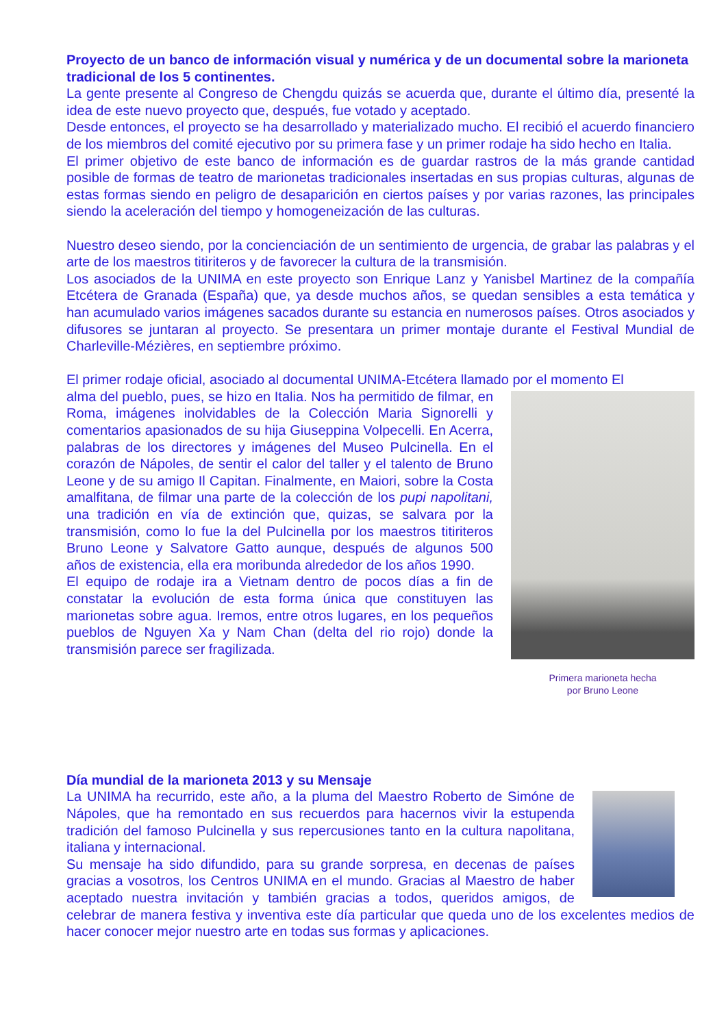Proyecto de un banco de información visual y numérica y de un documental sobre la marioneta tradicional de los 5 continentes.
La gente presente al Congreso de Chengdu quizás se acuerda que, durante el último día, presenté la idea de este nuevo proyecto que, después, fue votado y aceptado.
Desde entonces, el proyecto se ha desarrollado y materializado mucho. El recibió el acuerdo financiero de los miembros del comité ejecutivo por su primera fase y un primer rodaje ha sido hecho en Italia.
El primer objetivo de este banco de información es de guardar rastros de la más grande cantidad posible de formas de teatro de marionetas tradicionales insertadas en sus propias culturas, algunas de estas formas siendo en peligro de desaparición en ciertos países y por varias razones, las principales siendo la aceleración del tiempo y homogeneización de las culturas.
Nuestro deseo siendo, por la concienciación de un sentimiento de urgencia, de grabar las palabras y el arte de los maestros titiriteros y de favorecer la cultura de la transmisión.
Los asociados de la UNIMA en este proyecto son Enrique Lanz y Yanisbel Martinez de la compañía Etcétera de Granada (España) que, ya desde muchos años, se quedan sensibles a esta temática y han acumulado varios imágenes sacados durante su estancia en numerosos países. Otros asociados y difusores se juntaran al proyecto. Se presentara un primer montaje durante el Festival Mundial de Charleville-Mézières, en septiembre próximo.
El primer rodaje oficial, asociado al documental UNIMA-Etcétera llamado por el momento El
Primera marioneta hecha
por Bruno Leone
alma del pueblo, pues, se hizo en Italia. Nos ha permitido de filmar, en Roma, imágenes inolvidables de la Colección Maria Signorelli y comentarios apasionados de su hija Giuseppina Volpecelli. En Acerra, palabras de los directores y imágenes del Museo Pulcinella. En el corazón de Nápoles, de sentir el calor del taller y el talento de Bruno Leone y de su amigo Il Capitan. Finalmente, en Maiori, sobre la Costa amalfitana, de filmar una parte de la colección de los pupi napolitani, una tradición en vía de extinción que, quizas, se salvara por la transmisión, como lo fue la del Pulcinella por los maestros titiriteros Bruno Leone y Salvatore Gatto aunque, después de algunos 500 años de existencia, ella era moribunda alrededor de los años 1990.
El equipo de rodaje ira a Vietnam dentro de pocos días a fin de constatar la evolución de esta forma única que constituyen las marionetas sobre agua. Iremos, entre otros lugares, en los pequeños pueblos de Nguyen Xa y Nam Chan (delta del rio rojo) donde la transmisión parece ser fragilizada.
Día mundial de la marioneta 2013 y su Mensaje
La UNIMA ha recurrido, este año, a la pluma del Maestro Roberto de Simóne de Nápoles, que ha remontado en sus recuerdos para hacernos vivir la estupenda tradición del famoso Pulcinella y sus repercusiones tanto en la cultura napolitana, italiana y internacional.
Su mensaje ha sido difundido, para su grande sorpresa, en decenas de países gracias a vosotros, los Centros UNIMA en el mundo. Gracias al Maestro de haber aceptado nuestra invitación y también gracias a todos, queridos amigos, de celebrar de manera festiva y inventiva este día particular que queda uno de los excelentes medios de hacer conocer mejor nuestro arte en todas sus formas y aplicaciones.